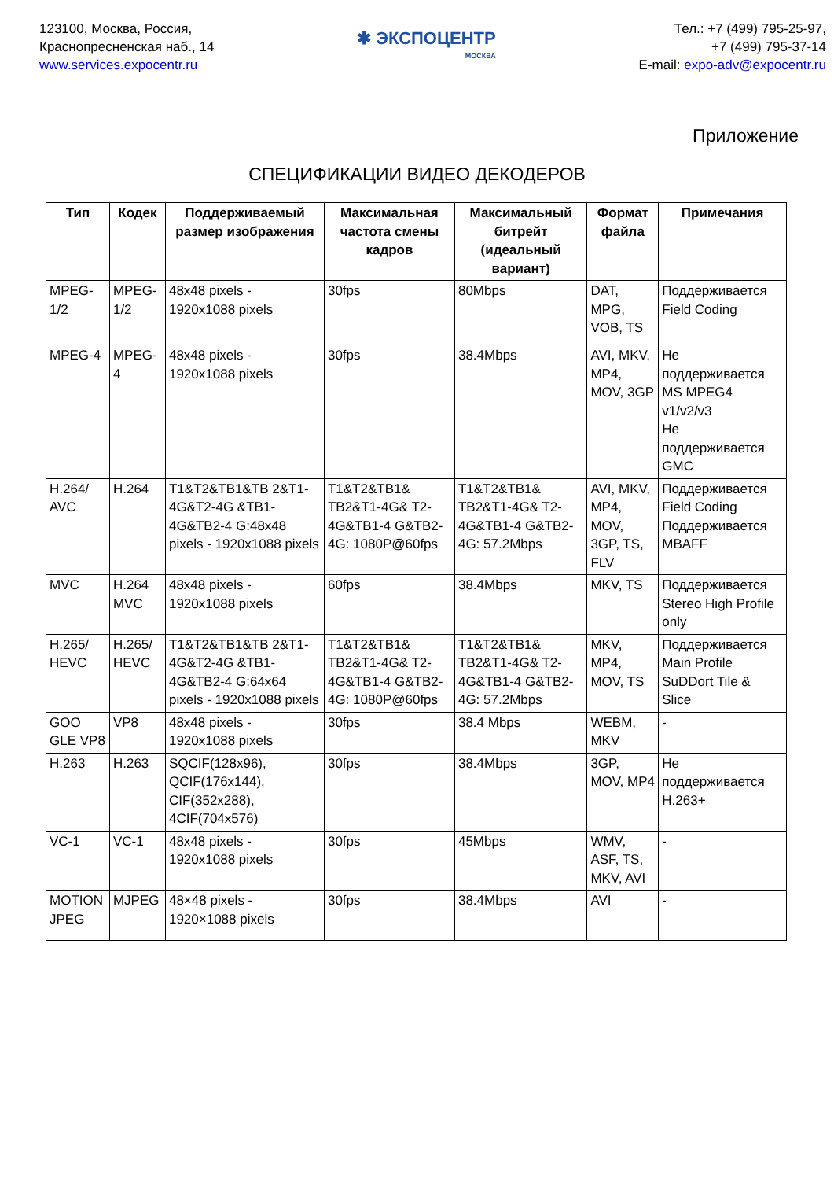123100, Москва, Россия,
Краснопресненская наб., 14
www.services.expocentr.ru
✱ ЭКСПОЦЕНТР
МОСКВА
Тел.: +7 (499) 795-25-97,
+7 (499) 795-37-14
E-mail: expo-adv@expocentr.ru
Приложение
СПЕЦИФИКАЦИИ ВИДЕО ДЕКОДЕРОВ
| Тип | Кодек | Поддерживаемый размер изображения | Максимальная частота смены кадров | Максимальный битрейт (идеальный вариант) | Формат файла | Примечания |
| --- | --- | --- | --- | --- | --- | --- |
| MPEG-1/2 | MPEG-1/2 | 48x48 pixels - 1920x1088 pixels | 30fps | 80Mbps | DAT, MPG, VOB, TS | Поддерживается Field Coding |
| MPEG-4 | MPEG-4 | 48x48 pixels - 1920x1088 pixels | 30fps | 38.4Mbps | AVI, MKV, MP4, MOV, 3GP | Не поддерживается MS MPEG4 v1/v2/v3 Не поддерживается GMC |
| H.264/ AVC | H.264 | T1&T2&TB1&TB 2&T1-4G&T2-4G &TB1-4G&TB2-4 G:48x48 pixels - 1920x1088 pixels | T1&T2&TB1& TB2&T1-4G& T2-4G&TB1-4 G&TB2-4G: 1080P@60fps | T1&T2&TB1& TB2&T1-4G& T2-4G&TB1-4 G&TB2-4G: 57.2Mbps | AVI, MKV, MP4, MOV, 3GP, TS, FLV | Поддерживается Field Coding Поддерживается MBAFF |
| MVC | H.264 MVC | 48x48 pixels - 1920x1088 pixels | 60fps | 38.4Mbps | MKV, TS | Поддерживается Stereo High Profile only |
| H.265/ HEVC | H.265/ HEVC | T1&T2&TB1&TB 2&T1-4G&T2-4G &TB1-4G&TB2-4 G:64x64 pixels - 1920x1088 pixels | T1&T2&TB1& TB2&T1-4G& T2-4G&TB1-4 G&TB2-4G: 1080P@60fps | T1&T2&TB1& TB2&T1-4G& T2-4G&TB1-4 G&TB2-4G: 57.2Mbps | MKV, MP4, MOV, TS | Поддерживается Main Profile SuDDort Tile & Slice |
| GOO GLE VP8 | VP8 | 48x48 pixels - 1920x1088 pixels | 30fps | 38.4 Mbps | WEBM, MKV | - |
| H.263 | H.263 | SQCIF(128x96), QCIF(176x144), CIF(352x288), 4CIF(704x576) | 30fps | 38.4Mbps | 3GP, MOV, MP4 | Не поддерживается H.263+ |
| VC-1 | VC-1 | 48x48 pixels - 1920x1088 pixels | 30fps | 45Mbps | WMV, ASF, TS, MKV, AVI | - |
| MOTION JPEG | MJPEG | 48×48 pixels - 1920×1088 pixels | 30fps | 38.4Mbps | AVI | - |